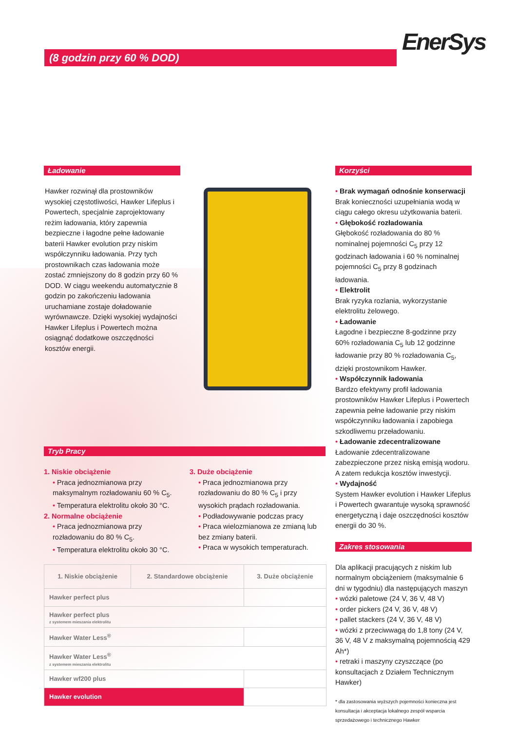(8 godzin przy 60 % DOD) EnerSys
Ładowanie
Hawker rozwinął dla prostowników wysokiej częstotliwości, Hawker Lifeplus i Powertech, specjalnie zaprojektowany reżim ładowania, który zapewnia bezpieczne i łagodne pełne ładowanie baterii Hawker evolution przy niskim współczynniku ładowania. Przy tych prostownikach czas ładowania może zostać zmniejszony do 8 godzin przy 60 % DOD. W ciągu weekendu automatycznie 8 godzin po zakończeniu ładowania uruchamiane zostaje doładowanie wyrównawcze. Dzięki wysokiej wydajności Hawker Lifeplus i Powertech można osiągnąć dodatkowe oszczędności kosztów energii.
Korzyści
• Brak wymagań odnośnie konserwacji
Brak konieczności uzupełniania wodą w ciągu całego okresu użytkowania baterii.
• Głębokość rozładowania
Głębokość rozładowania do 80 % nominalnej pojemności C<sub>5</sub> przy 12 godzinach ładowania i 60 % nominalnej pojemności C<sub>5</sub> przy 8 godzinach ładowania.
• Elektrolit
Brak ryzyka rozlania, wykorzystanie elektrolitu żelowego.
• Ładowanie
Łagodne i bezpieczne 8-godzinne przy 60% rozładowania C<sub>5</sub> lub 12 godzinne ładowanie przy 80 % rozładowania C<sub>5</sub>, dzięki prostownikom Hawker.
• Współczynnik ładowania
Bardzo efektywny profil ładowania prostowników Hawker Lifeplus i Powertech zapewnia pełne ładowanie przy niskim współczynniku ładowania i zapobiega szkodliwemu przeładowaniu.
• Ładowanie zdecentralizowane
Ładowanie zdecentralizowane zabezpieczone przez niską emisją wodoru. A zatem redukcja kosztów inwestycji.
• Wydajność
System Hawker evolution i Hawker Lifeplus i Powertech gwarantuje wysoką sprawność energetyczną i daje oszczędności kosztów energii do 30 %.
Zakres stosowania
Dla aplikacji pracujących z niskim lub normalnym obciążeniem (maksymalnie 6 dni w tygodniu) dla następujących maszyn
• wózki paletowe (24 V, 36 V, 48 V)
• order pickers (24 V, 36 V, 48 V)
• pallet stackers (24 V, 36 V, 48 V)
• wózki z przeciwwagą do 1,8 tony (24 V, 36 V, 48 V z maksymalną pojemnością 429 Ah*)
• retraki i maszyny czyszczące (po konsultacjach z Działem Technicznym Hawker)
* dla zastosowania wyższych pojemności konieczna jest konsultacja i akceptacja lokalnego zespół wsparcia sprzedażowego i technicznego Hawker
Tryb Pracy
1. Niskie obciążenie
• Praca jednozmianowa przy maksymalnym rozładowaniu 60 % C<sub>5</sub>.
• Temperatura elektrolitu około 30 °C.
2. Normalne obciążenie
• Praca jednozmianowa przy rozładowaniu do 80 % C<sub>5</sub>.
• Temperatura elektrolitu około 30 °C.
3. Duże obciążenie
• Praca jednozmianowa przy rozładowaniu do 80 % C<sub>5</sub> i przy wysokich prądach rozładowania.
• Podładowywanie podczas pracy
• Praca wielozmianowa ze zmianą lub bez zmiany baterii.
• Praca w wysokich temperaturach.
| 1. Niskie obciążenie | 2. Standardowe obciążenie | 3. Duże obciążenie |
| --- | --- | --- |
| Hawker perfect plus | | |
| Hawker perfect plus z systemem mieszania elektrolitu | | |
| Hawker Water Less<sup>®</sup> | | |
| Hawker Water Less<sup>®</sup> z systemem mieszania elektrolitu | | |
| Hawker wf200 plus | | |
| Hawker evolution | | |